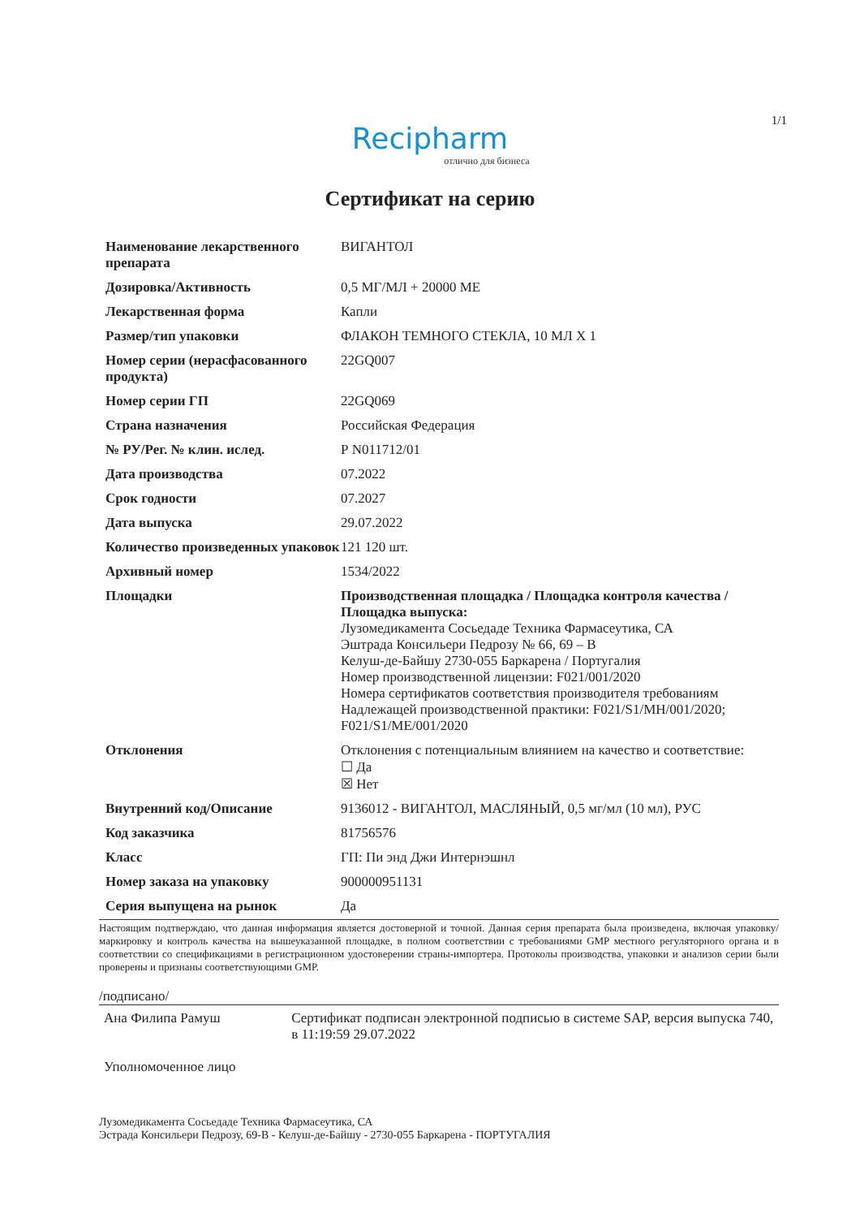1/1
Recipharm
отлично для бизнеса
Сертификат на серию
| Наименование лекарственного препарата | ВИГАНТОЛ |
| Дозировка/Активность | 0,5 МГ/МЛ + 20000 МЕ |
| Лекарственная форма | Капли |
| Размер/тип упаковки | ФЛАКОН ТЕМНОГО СТЕКЛА, 10 МЛ X 1 |
| Номер серии (нерасфасованного продукта) | 22GQ007 |
| Номер серии ГП | 22GQ069 |
| Страна назначения | Российская Федерация |
| № РУ/Рег. № клин. ислед. | Р N011712/01 |
| Дата производства | 07.2022 |
| Срок годности | 07.2027 |
| Дата выпуска | 29.07.2022 |
| Количество произведенных упаковок | 121 120 шт. |
| Архивный номер | 1534/2022 |
| Площадки | Производственная площадка / Площадка контроля качества / Площадка выпуска: Лузомедикамента Сосьедаде Техника Фармасеутика, СА Эштрада Консильери Педрозу № 66, 69 – B Келуш-де-Байшу 2730-055 Баркарена / Португалия Номер производственной лицензии: F021/001/2020 Номера сертификатов соответствия производителя требованиям Надлежащей производственной практики: F021/S1/MH/001/2020; F021/S1/ME/001/2020 |
| Отклонения | Отклонения с потенциальным влиянием на качество и соответствие: ☐ Да ☒ Нет |
| Внутренний код/Описание | 9136012 - ВИГАНТОЛ, МАСЛЯНЫЙ, 0,5 мг/мл (10 мл), РУС |
| Код заказчика | 81756576 |
| Класс | ГП: Пи энд Джи Интернэшнл |
| Номер заказа на упаковку | 900000951131 |
| Серия выпущена на рынок | Да |
Настоящим подтверждаю, что данная информация является достоверной и точной. Данная серия препарата была произведена, включая упаковку/маркировку и контроль качества на вышеуказанной площадке, в полном соответствии с требованиями GMP местного регуляторного органа и в соответствии со спецификациями в регистрационном удостоверении страны-импортера. Протоколы производства, упаковки и анализов серии были проверены и признаны соответствующими GMP.
/подписано/
Ана Филипа Рамуш Сертификат подписан электронной подписью в системе SAP, версия выпуска 740, в 11:19:59 29.07.2022
Уполномоченное лицо
Лузомедикамента Сосьедаде Техника Фармасеутика, СА
Эстрада Консильери Педрозу, 69-B - Келуш-де-Байшу - 2730-055 Баркарена - ПОРТУГАЛИЯ